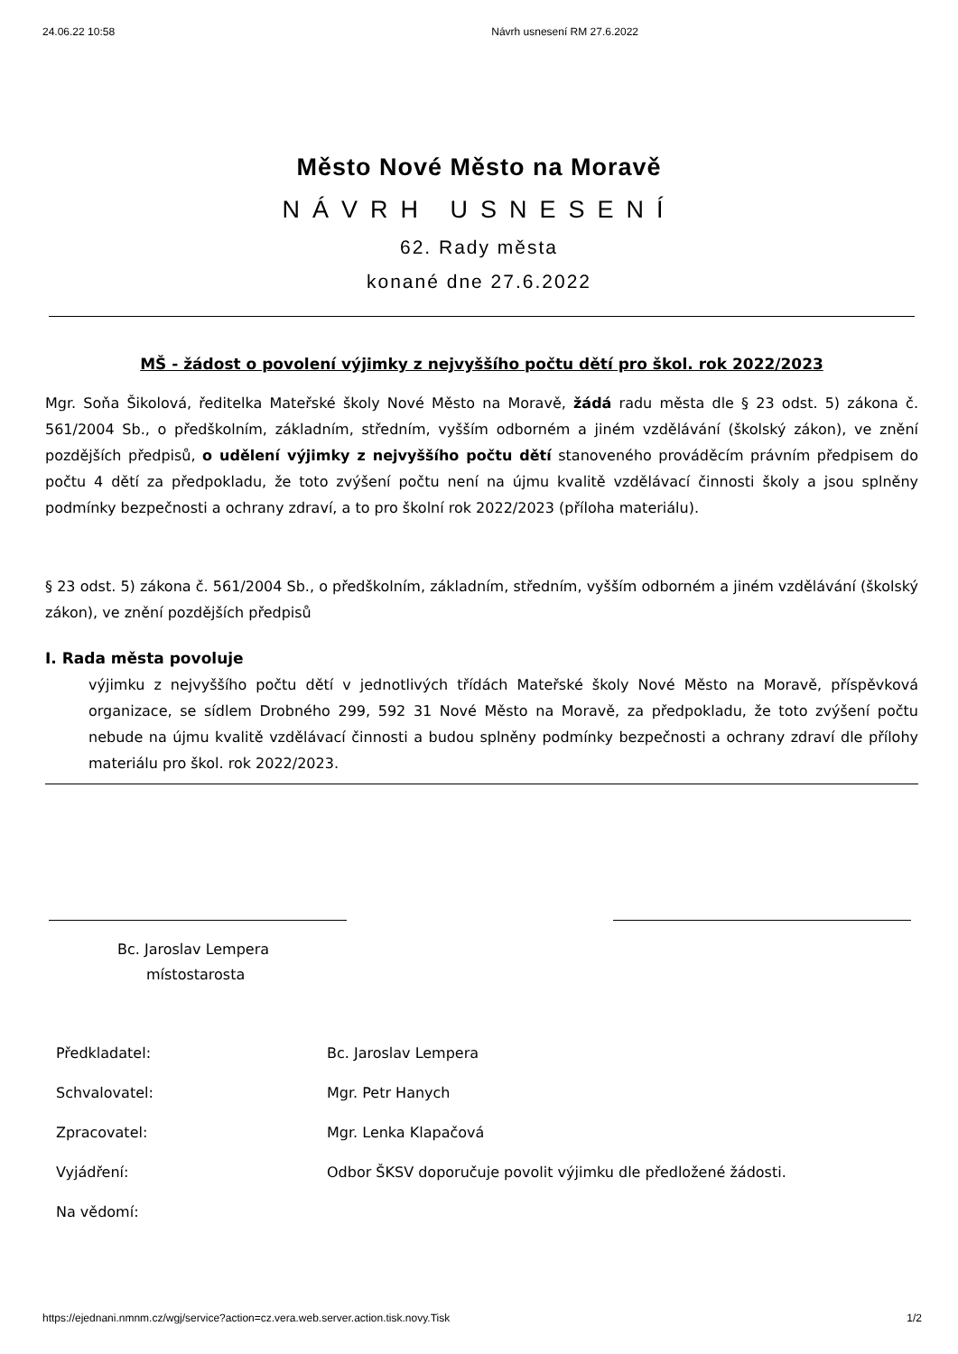24.06.22 10:58 Návrh usnesení RM 27.6.2022
Město Nové Město na Moravě
NÁVRH USNESENÍ
62. Rady města
konané dne 27.6.2022
MŠ - žádost o povolení výjimky z nejvyššího počtu dětí pro škol. rok 2022/2023
Mgr. Soňa Šikolová, ředitelka Mateřské školy Nové Město na Moravě, žádá radu města dle § 23 odst. 5) zákona č. 561/2004 Sb., o předškolním, základním, středním, vyšším odborném a jiném vzdělávání (školský zákon), ve znění pozdějších předpisů, o udělení výjimky z nejvyššího počtu dětí stanoveného prováděcím právním předpisem do počtu 4 dětí za předpokladu, že toto zvýšení počtu není na újmu kvalitě vzdělávací činnosti školy a jsou splněny podmínky bezpečnosti a ochrany zdraví, a to pro školní rok 2022/2023 (příloha materiálu).
§ 23 odst. 5) zákona č. 561/2004 Sb., o předškolním, základním, středním, vyšším odborném a jiném vzdělávání (školský zákon), ve znění pozdějších předpisů
I. Rada města povoluje
výjimku z nejvyššího počtu dětí v jednotlivých třídách Mateřské školy Nové Město na Moravě, příspěvková organizace, se sídlem Drobného 299, 592 31 Nové Město na Moravě, za předpokladu, že toto zvýšení počtu nebude na újmu kvalitě vzdělávací činnosti a budou splněny podmínky bezpečnosti a ochrany zdraví dle přílohy materiálu pro škol. rok 2022/2023.
Bc. Jaroslav Lempera
místostarosta
| Předkladatel: | Bc. Jaroslav Lempera |
| Schvalovatel: | Mgr. Petr Hanych |
| Zpracovatel: | Mgr. Lenka Klapačová |
| Vyjádření: | Odbor ŠKSV doporučuje povolit výjimku dle předložené žádosti. |
| Na vědomí: | |
https://ejednani.nmnm.cz/wgj/service?action=cz.vera.web.server.action.tisk.novy.Tisk 1/2